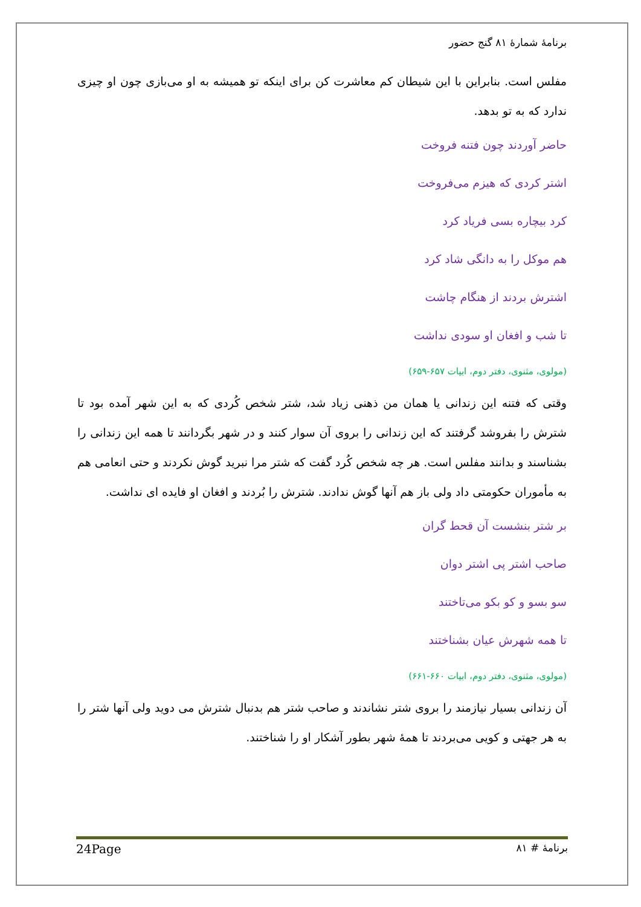برنامهٔ شمارهٔ ۸۱ گنج حضور
مفلس است. بنابراین با این شیطان کم معاشرت کن برای اینکه تو همیشه به او می‌بازی چون او چیزی ندارد که به تو بدهد.
حاضر آوردند چون فتنه فروخت
اشتر کردی که هیزم می‌فروخت
کرد بیچاره بسی فریاد کرد
هم موکل را به دانگی شاد کرد
اشترش بردند از هنگام چاشت
تا شب و افغان او سودی نداشت
(مولوی، مثنوی، دفتر دوم، ابیات ۶۵۷-۶۵۹)
وقتی که فتنه این زندانی یا همان من ذهنی زیاد شد، شتر شخص کُردی که به این شهر آمده بود تا شترش را بفروشد گرفتند که این زندانی را بروی آن سوار کنند و در شهر بگردانند تا همه این زندانی را بشناسند و بدانند مفلس است. هر چه شخص کُرد گفت که شتر مرا نبرید گوش نکردند و حتی انعامی هم به مأموران حکومتی داد ولی باز هم آنها گوش ندادند. شترش را بُردند و افغان او فایده ای نداشت.
بر شتر بنشست آن قحط گران
صاحب اشتر پی اشتر دوان
سو بسو و کو بکو می‌تاختند
تا همه شهرش عیان بشناختند
(مولوی، مثنوی، دفتر دوم، ابیات ۶۶۰-۶۶۱)
آن زندانی بسیار نیازمند را بروی شتر نشاندند و صاحب شتر هم بدنبال شترش می دوید ولی آنها شتر را به هر جهتی و کویی می‌بردند تا همهٔ شهر بطور آشکار او را شناختند.
برنامهٔ # ۸۱ 24Page